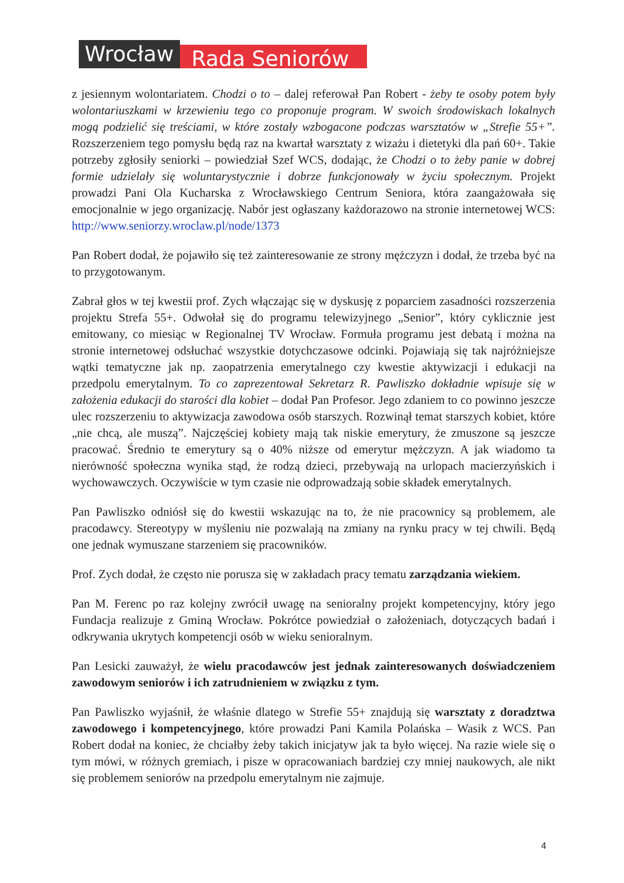Wrocław
Rada Seniorów
z jesiennym wolontariatem. Chodzi o to – dalej referował Pan Robert - żeby te osoby potem były wolontariuszkami w krzewieniu tego co proponuje program. W swoich środowiskach lokalnych mogą podzielić się treściami, w które zostały wzbogacone podczas warsztatów w „Strefie 55+”. Rozszerzeniem tego pomysłu będą raz na kwartał warsztaty z wizażu i dietetyki dla pań 60+. Takie potrzeby zgłosiły seniorki – powiedział Szef WCS, dodając, że Chodzi o to żeby panie w dobrej formie udzielały się woluntarystycznie i dobrze funkcjonowały w życiu społecznym. Projekt prowadzi Pani Ola Kucharska z Wrocławskiego Centrum Seniora, która zaangażowała się emocjonalnie w jego organizację. Nabór jest ogłaszany każdorazowo na stronie internetowej WCS: http://www.seniorzy.wroclaw.pl/node/1373
Pan Robert dodał, że pojawiło się też zainteresowanie ze strony mężczyzn i dodał, że trzeba być na to przygotowanym.
Zabrał głos w tej kwestii prof. Zych włączając się w dyskusję z poparciem zasadności rozszerzenia projektu Strefa 55+. Odwołał się do programu telewizyjnego „Senior”, który cyklicznie jest emitowany, co miesiąc w Regionalnej TV Wrocław. Formuła programu jest debatą i można na stronie internetowej odsłuchać wszystkie dotychczasowe odcinki. Pojawiają się tak najróżniejsze wątki tematyczne jak np. zaopatrzenia emerytalnego czy kwestie aktywizacji i edukacji na przedpolu emerytalnym. To co zaprezentował Sekretarz R. Pawliszko dokładnie wpisuje się w założenia edukacji do starości dla kobiet – dodał Pan Profesor. Jego zdaniem to co powinno jeszcze ulec rozszerzeniu to aktywizacja zawodowa osób starszych. Rozwinął temat starszych kobiet, które „nie chcą, ale muszą”. Najczęściej kobiety mają tak niskie emerytury, że zmuszone są jeszcze pracować. Średnio te emerytury są o 40% niższe od emerytur mężczyzn. A jak wiadomo ta nierówność społeczna wynika stąd, że rodzą dzieci, przebywają na urlopach macierzyńskich i wychowawczych. Oczywiście w tym czasie nie odprowadzają sobie składek emerytalnych.
Pan Pawliszko odniósł się do kwestii wskazując na to, że nie pracownicy są problemem, ale pracodawcy. Stereotypy w myśleniu nie pozwalają na zmiany na rynku pracy w tej chwili. Będą one jednak wymuszane starzeniem się pracowników.
Prof. Zych dodał, że często nie porusza się w zakładach pracy tematu zarządzania wiekiem.
Pan M. Ferenc po raz kolejny zwrócił uwagę na senioralny projekt kompetencyjny, który jego Fundacja realizuje z Gminą Wrocław. Pokrótce powiedział o założeniach, dotyczących badań i odkrywania ukrytych kompetencji osób w wieku senioralnym.
Pan Lesicki zauważył, że wielu pracodawców jest jednak zainteresowanych doświadczeniem zawodowym seniorów i ich zatrudnieniem w związku z tym.
Pan Pawliszko wyjaśnił, że właśnie dlatego w Strefie 55+ znajdują się warsztaty z doradztwa zawodowego i kompetencyjnego, które prowadzi Pani Kamila Polańska – Wasik z WCS. Pan Robert dodał na koniec, że chciałby żeby takich inicjatyw jak ta było więcej. Na razie wiele się o tym mówi, w różnych gremiach, i pisze w opracowaniach bardziej czy mniej naukowych, ale nikt się problemem seniorów na przedpolu emerytalnym nie zajmuje.
4